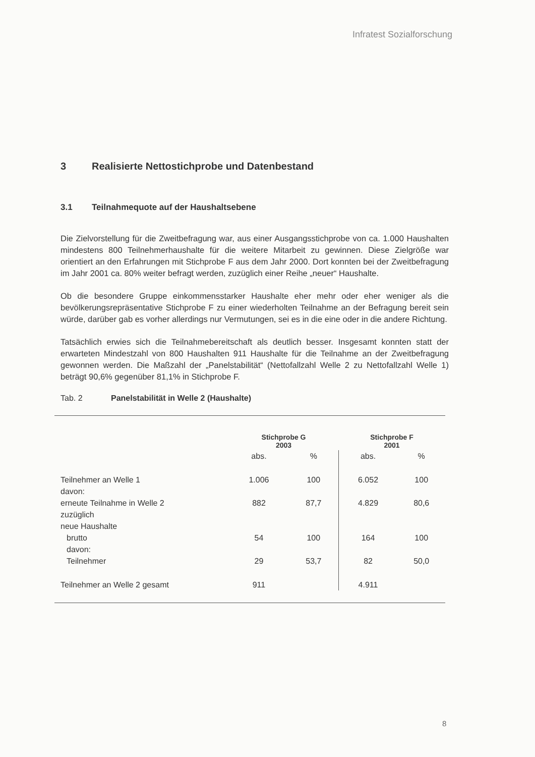Infratest Sozialforschung
3 Realisierte Nettostichprobe und Datenbestand
3.1 Teilnahmequote auf der Haushaltsebene
Die Zielvorstellung für die Zweitbefragung war, aus einer Ausgangsstichprobe von ca. 1.000 Haushalten mindestens 800 Teilnehmerhaushalte für die weitere Mitarbeit zu gewinnen. Diese Zielgröße war orientiert an den Erfahrungen mit Stichprobe F aus dem Jahr 2000. Dort konnten bei der Zweitbefragung im Jahr 2001 ca. 80% weiter befragt werden, zuzüglich einer Reihe „neuer“ Haushalte.
Ob die besondere Gruppe einkommensstarker Haushalte eher mehr oder eher weniger als die bevölkerungsrepräsentative Stichprobe F zu einer wiederholten Teilnahme an der Befragung bereit sein würde, darüber gab es vorher allerdings nur Vermutungen, sei es in die eine oder in die andere Richtung.
Tatsächlich erwies sich die Teilnahmebereitschaft als deutlich besser. Insgesamt konnten statt der erwarteten Mindestzahl von 800 Haushalten 911 Haushalte für die Teilnahme an der Zweitbefragung gewonnen werden. Die Maßzahl der „Panelstabilität“ (Nettofallzahl Welle 2 zu Nettofallzahl Welle 1) beträgt 90,6% gegenüber 81,1% in Stichprobe F.
Tab. 2 Panelstabilität in Welle 2 (Haushalte)
| | Stichprobe G 2003 | | Stichprobe F 2001 | |
| --- | --- | --- | --- | --- |
| | abs. | % | abs. | % |
| Teilnehmer an Welle 1 | 1.006 | 100 | 6.052 | 100 |
| davon: | | | | |
| erneute Teilnahme in Welle 2 | 882 | 87,7 | 4.829 | 80,6 |
| zuzüglich | | | | |
| neue Haushalte | | | | |
| brutto | 54 | 100 | 164 | 100 |
| davon: | | | | |
| Teilnehmer | 29 | 53,7 | 82 | 50,0 |
| Teilnehmer an Welle 2 gesamt | 911 | | 4.911 | |
8